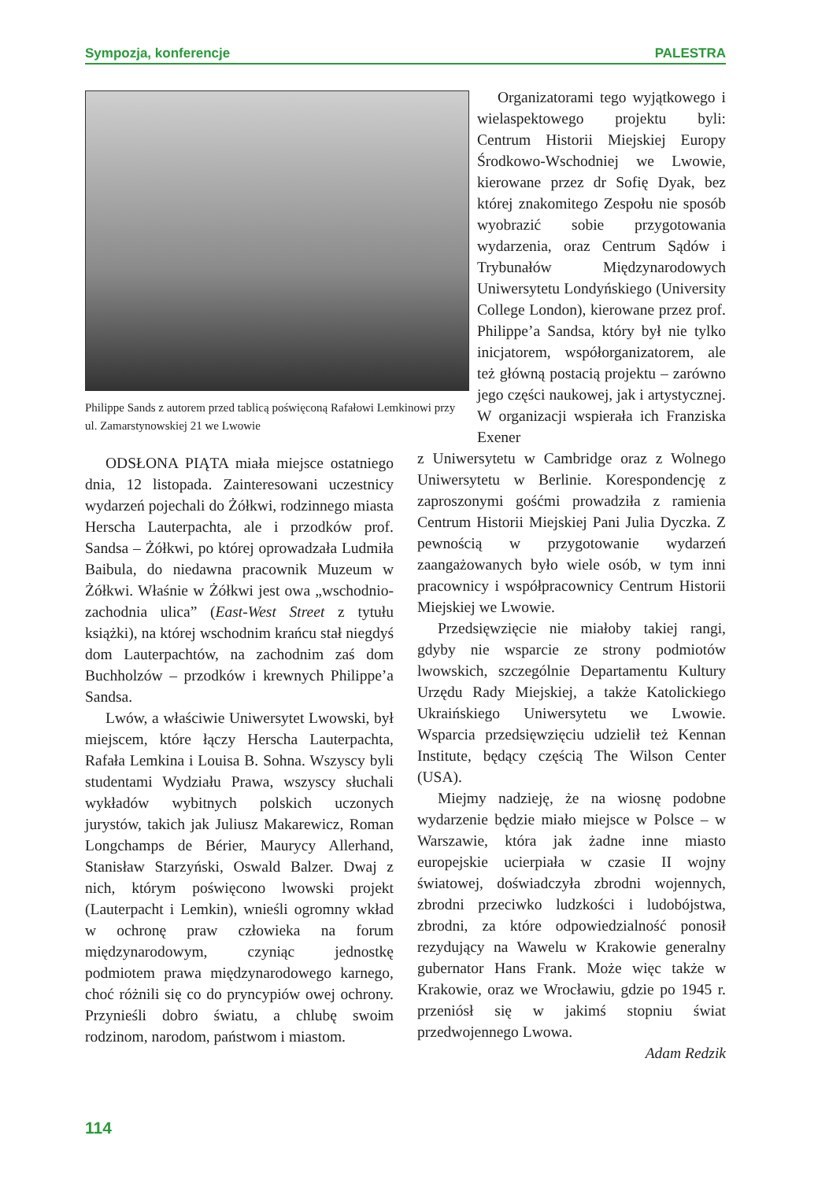Sympozja, konferencje PALESTRA
Philippe Sands z autorem przed tablicą poświęconą Rafałowi Lemkinowi przy ul. Zamarstynowskiej 21 we Lwowie
ODSŁONA PIĄTA miała miejsce ostatniego dnia, 12 listopada. Zainteresowani uczestnicy wydarzeń pojechali do Żółkwi, rodzinnego miasta Herscha Lauterpachta, ale i przodków prof. Sandsa – Żółkwi, po której oprowadzała Ludmiła Baibula, do niedawna pracownik Muzeum w Żółkwi. Właśnie w Żółkwi jest owa „wschodnio-zachodnia ulica” (East-West Street z tytułu książki), na której wschodnim krańcu stał niegdyś dom Lauterpachtów, na zachodnim zaś dom Buchholzów – przodków i krewnych Philippe’a Sandsa.
Lwów, a właściwie Uniwersytet Lwowski, był miejscem, które łączy Herscha Lauterpachta, Rafała Lemkina i Louisa B. Sohna. Wszyscy byli studentami Wydziału Prawa, wszyscy słuchali wykładów wybitnych polskich uczonych jurystów, takich jak Juliusz Makarewicz, Roman Longchamps de Bérier, Maurycy Allerhand, Stanisław Starzyński, Oswald Balzer. Dwaj z nich, którym poświęcono lwowski projekt (Lauterpacht i Lemkin), wnieśli ogromny wkład w ochronę praw człowieka na forum międzynarodowym, czyniąc jednostkę podmiotem prawa międzynarodowego karnego, choć różnili się co do pryncypiów owej ochrony. Przynieśli dobro światu, a chlubę swoim rodzinom, narodom, państwom i miastom.
Organizatorami tego wyjątkowego i wielaspektowego projektu byli: Centrum Historii Miejskiej Europy Środkowo-Wschodniej we Lwowie, kierowane przez dr Sofię Dyak, bez której znakomitego Zespołu nie sposób wyobrazić sobie przygotowania wydarzenia, oraz Centrum Sądów i Trybunałów Międzynarodowych Uniwersytetu Londyńskiego (University College London), kierowane przez prof. Philippe’a Sandsa, który był nie tylko inicjatorem, współorganizatorem, ale też główną postacią projektu – zarówno jego części naukowej, jak i artystycznej. W organizacji wspierała ich Franziska Exener
z Uniwersytetu w Cambridge oraz z Wolnego Uniwersytetu w Berlinie. Korespondencję z zaproszonymi gośćmi prowadziła z ramienia Centrum Historii Miejskiej Pani Julia Dyczka. Z pewnością w przygotowanie wydarzeń zaangażowanych było wiele osób, w tym inni pracownicy i współpracownicy Centrum Historii Miejskiej we Lwowie.
Przedsięwzięcie nie miałoby takiej rangi, gdyby nie wsparcie ze strony podmiotów lwowskich, szczególnie Departamentu Kultury Urzędu Rady Miejskiej, a także Katolickiego Ukraińskiego Uniwersytetu we Lwowie. Wsparcia przedsięwzięciu udzielił też Kennan Institute, będący częścią The Wilson Center (USA).
Miejmy nadzieję, że na wiosnę podobne wydarzenie będzie miało miejsce w Polsce – w Warszawie, która jak żadne inne miasto europejskie ucierpiała w czasie II wojny światowej, doświadczyła zbrodni wojennych, zbrodni przeciwko ludzkości i ludobójstwa, zbrodni, za które odpowiedzialność ponosił rezydujący na Wawelu w Krakowie generalny gubernator Hans Frank. Może więc także w Krakowie, oraz we Wrocławiu, gdzie po 1945 r. przeniósł się w jakimś stopniu świat przedwojennego Lwowa.
Adam Redzik
114